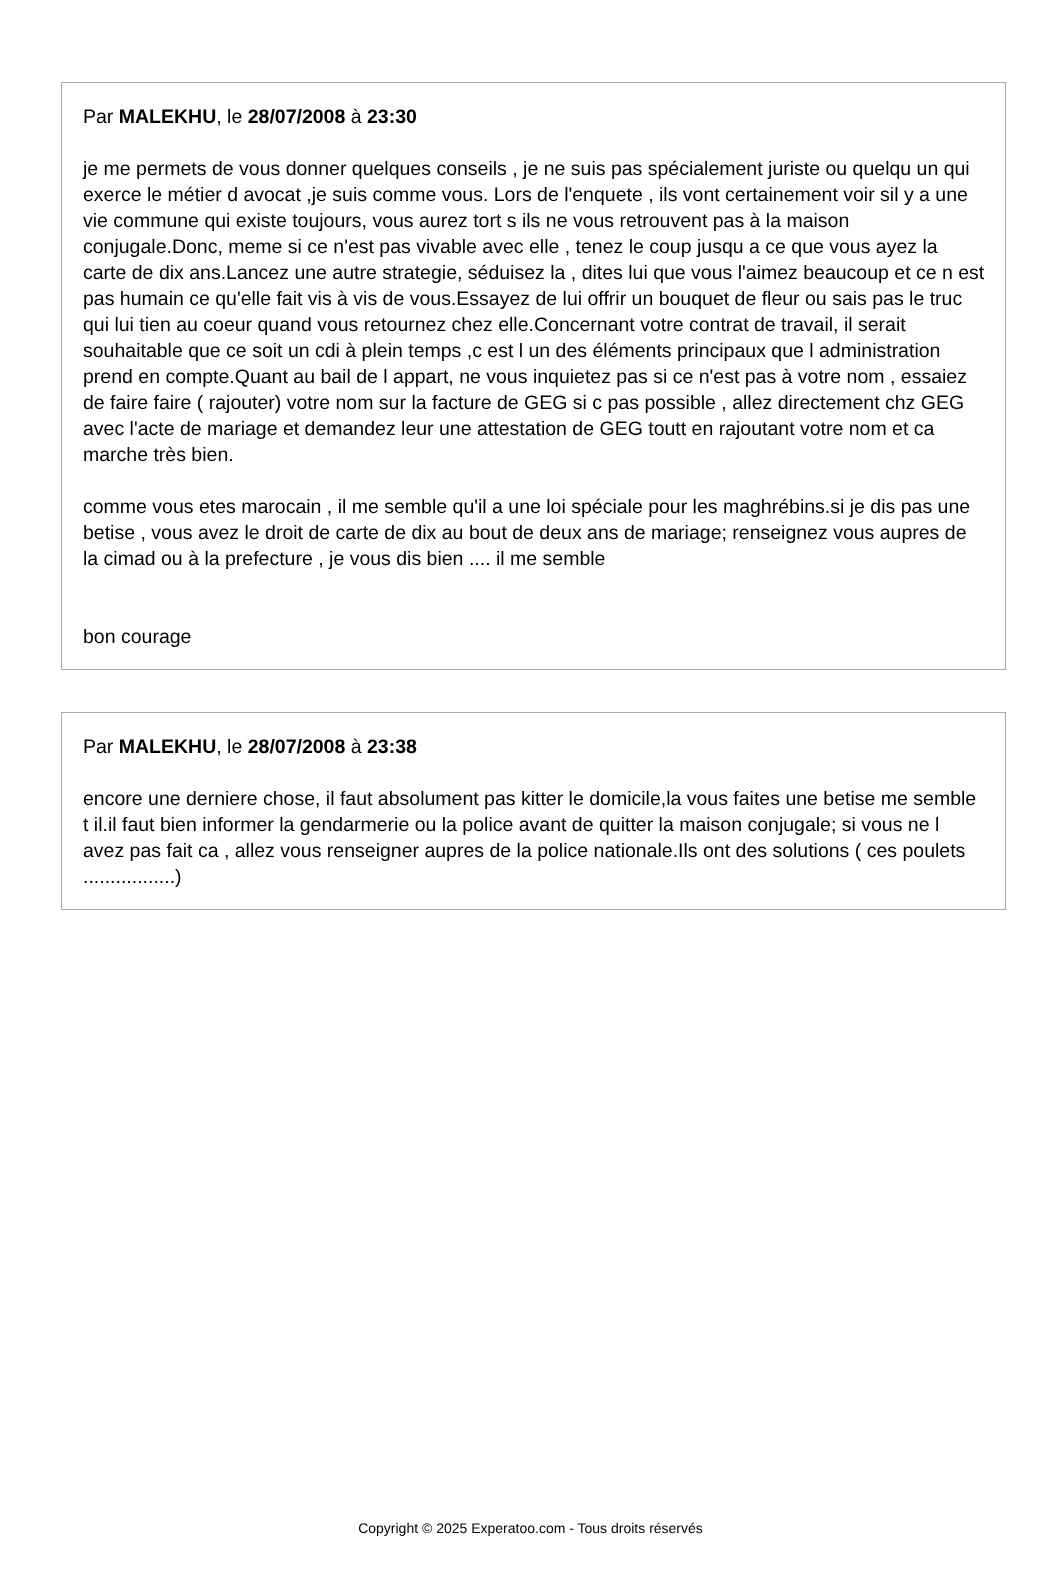Par MALEKHU, le 28/07/2008 à 23:30
je me permets de vous donner quelques conseils , je ne suis pas spécialement juriste ou quelqu un qui exerce le métier d avocat ,je suis comme vous. Lors de l'enquete , ils vont certainement voir sil y a une vie commune qui existe toujours, vous aurez tort s ils ne vous retrouvent pas à la maison conjugale.Donc, meme si ce n'est pas vivable avec elle , tenez le coup jusqu a ce que vous ayez la carte de dix ans.Lancez une autre strategie, séduisez la , dites lui que vous l'aimez beaucoup et ce n est pas humain ce qu'elle fait vis à vis de vous.Essayez de lui offrir un bouquet de fleur ou sais pas le truc qui lui tien au coeur quand vous retournez chez elle.Concernant votre contrat de travail, il serait souhaitable que ce soit un cdi à plein temps ,c est l un des éléments principaux que l administration prend en compte.Quant au bail de l appart, ne vous inquietez pas si ce n'est pas à votre nom , essaiez de faire faire ( rajouter) votre nom sur la facture de GEG si c pas possible , allez directement chz GEG avec l'acte de mariage et demandez leur une attestation de GEG toutt en rajoutant votre nom et ca marche très bien.
comme vous etes marocain , il me semble qu'il a une loi spéciale pour les maghrébins.si je dis pas une betise , vous avez le droit de carte de dix au bout de deux ans de mariage; renseignez vous aupres de la cimad ou à la prefecture , je vous dis bien .... il me semble
bon courage
Par MALEKHU, le 28/07/2008 à 23:38
encore une derniere chose, il faut absolument pas kitter le domicile,la vous faites une betise me semble t il.il faut bien informer la gendarmerie ou la police avant de quitter la maison conjugale; si vous ne l avez pas fait ca , allez vous renseigner aupres de la police nationale.Ils ont des solutions ( ces poulets .................)
Copyright © 2025 Experatoo.com - Tous droits réservés